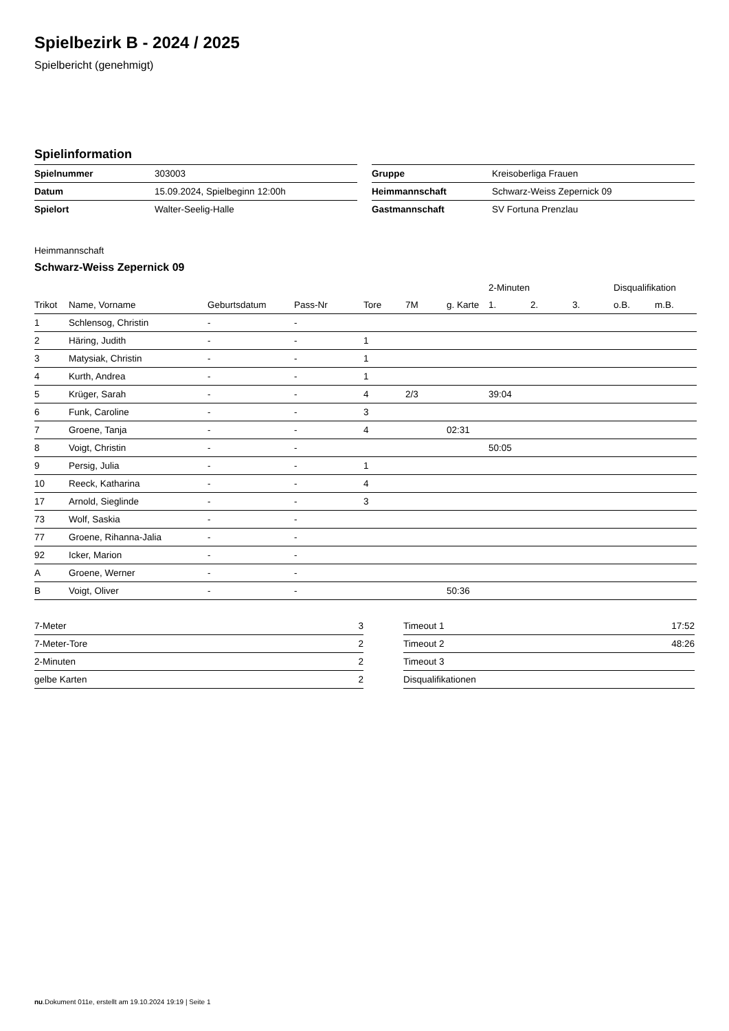Spielbezirk B - 2024 / 2025
Spielbericht (genehmigt)
Spielinformation
| Spielnummer | 303003 |
| Datum | 15.09.2024, Spielbeginn 12:00h |
| Spielort | Walter-Seelig-Halle |
| Gruppe | Kreisoberliga Frauen |
| Heimmannschaft | Schwarz-Weiss Zepernick 09 |
| Gastmannschaft | SV Fortuna Prenzlau |
Heimmannschaft
Schwarz-Weiss Zepernick 09
| | | | | | | | 2-Minuten | | | Disqualifikation | |
| --- | --- | --- | --- | --- | --- | --- | --- | --- | --- | --- | --- |
| Trikot | Name, Vorname | Geburtsdatum | Pass-Nr | Tore | 7M | g. Karte | 1. | 2. | 3. | o.B. | m.B. |
| 1 | Schlensog, Christin | - | - | | | | | | | | |
| 2 | Häring, Judith | - | - | 1 | | | | | | | |
| 3 | Matysiak, Christin | - | - | 1 | | | | | | | |
| 4 | Kurth, Andrea | - | - | 1 | | | | | | | |
| 5 | Krüger, Sarah | - | - | 4 | 2/3 | | 39:04 | | | | |
| 6 | Funk, Caroline | - | - | 3 | | | | | | | |
| 7 | Groene, Tanja | - | - | 4 | | 02:31 | | | | | |
| 8 | Voigt, Christin | - | - | | | | 50:05 | | | | |
| 9 | Persig, Julia | - | - | 1 | | | | | | | |
| 10 | Reeck, Katharina | - | - | 4 | | | | | | | |
| 17 | Arnold, Sieglinde | - | - | 3 | | | | | | | |
| 73 | Wolf, Saskia | - | - | | | | | | | | |
| 77 | Groene, Rihanna-Jalia | - | - | | | | | | | | |
| 92 | Icker, Marion | - | - | | | | | | | | |
| A | Groene, Werner | - | - | | | | | | | | |
| B | Voigt, Oliver | - | - | | | 50:36 | | | | | |
| 7-Meter | 3 |
| 7-Meter-Tore | 2 |
| 2-Minuten | 2 |
| gelbe Karten | 2 |
| Timeout 1 | 17:52 |
| Timeout 2 | 48:26 |
| Timeout 3 | |
| Disqualifikationen | |
nu.Dokument 011e, erstellt am 19.10.2024 19:19 | Seite 1